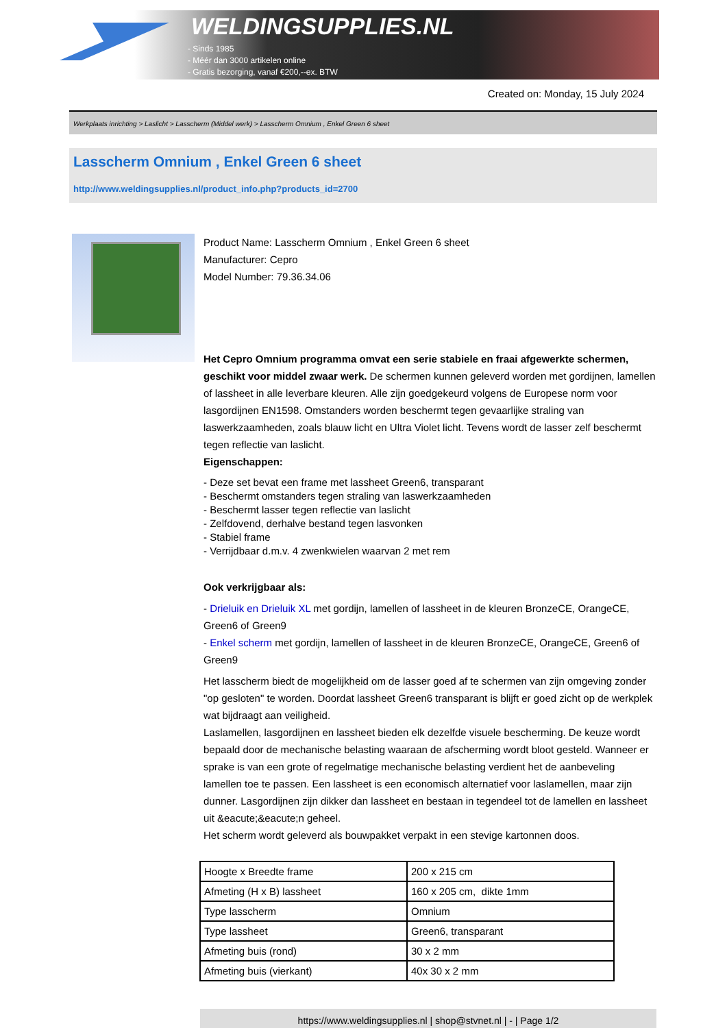WELDINGSUPPLIES.NL
- Sinds 1985
- Méér dan 3000 artikelen online
- Gratis bezorging, vanaf €200,--ex. BTW
Created on: Monday, 15 July 2024
Werkplaats inrichting > Laslicht > Lasscherm (Middel werk) > Lasscherm Omnium , Enkel Green 6 sheet
Lasscherm Omnium , Enkel Green 6 sheet
http://www.weldingsupplies.nl/product_info.php?products_id=2700
Product Name: Lasscherm Omnium , Enkel Green 6 sheet
Manufacturer: Cepro
Model Number: 79.36.34.06
Het Cepro Omnium programma omvat een serie stabiele en fraai afgewerkte schermen, geschikt voor middel zwaar werk. De schermen kunnen geleverd worden met gordijnen, lamellen of lassheet in alle leverbare kleuren. Alle zijn goedgekeurd volgens de Europese norm voor lasgordijnen EN1598. Omstanders worden beschermt tegen gevaarlijke straling van laswerkzaamheden, zoals blauw licht en Ultra Violet licht. Tevens wordt de lasser zelf beschermt tegen reflectie van laslicht.
Eigenschappen:
- Deze set bevat een frame met lassheet Green6, transparant
- Beschermt omstanders tegen straling van laswerkzaamheden
- Beschermt lasser tegen reflectie van laslicht
- Zelfdovend, derhalve bestand tegen lasvonken
- Stabiel frame
- Verrijdbaar d.m.v. 4 zwenkwielen waarvan 2 met rem
Ook verkrijgbaar als:
- Drieluik en Drieluik XL met gordijn, lamellen of lassheet in de kleuren BronzeCE, OrangeCE, Green6 of Green9
- Enkel scherm met gordijn, lamellen of lassheet in de kleuren BronzeCE, OrangeCE, Green6 of Green9
Het lasscherm biedt de mogelijkheid om de lasser goed af te schermen van zijn omgeving zonder "op gesloten" te worden. Doordat lassheet Green6 transparant is blijft er goed zicht op de werkplek wat bijdraagt aan veiligheid.
Laslamellen, lasgordijnen en lassheet bieden elk dezelfde visuele bescherming. De keuze wordt bepaald door de mechanische belasting waaraan de afscherming wordt bloot gesteld. Wanneer er sprake is van een grote of regelmatige mechanische belasting verdient het de aanbeveling lamellen toe te passen. Een lassheet is een economisch alternatief voor laslamellen, maar zijn dunner. Lasgordijnen zijn dikker dan lassheet en bestaan in tegendeel tot de lamellen en lassheet uit &eacute;&eacute;n geheel.
Het scherm wordt geleverd als bouwpakket verpakt in een stevige kartonnen doos.
| Hoogte x Breedte frame | 200 x 215 cm |
| Afmeting (H x B) lassheet | 160 x 205 cm, dikte 1mm |
| Type lasscherm | Omnium |
| Type lassheet | Green6, transparant |
| Afmeting buis (rond) | 30 x 2 mm |
| Afmeting buis (vierkant) | 40x 30 x 2 mm |
https://www.weldingsupplies.nl | shop@stvnet.nl | - | Page 1/2